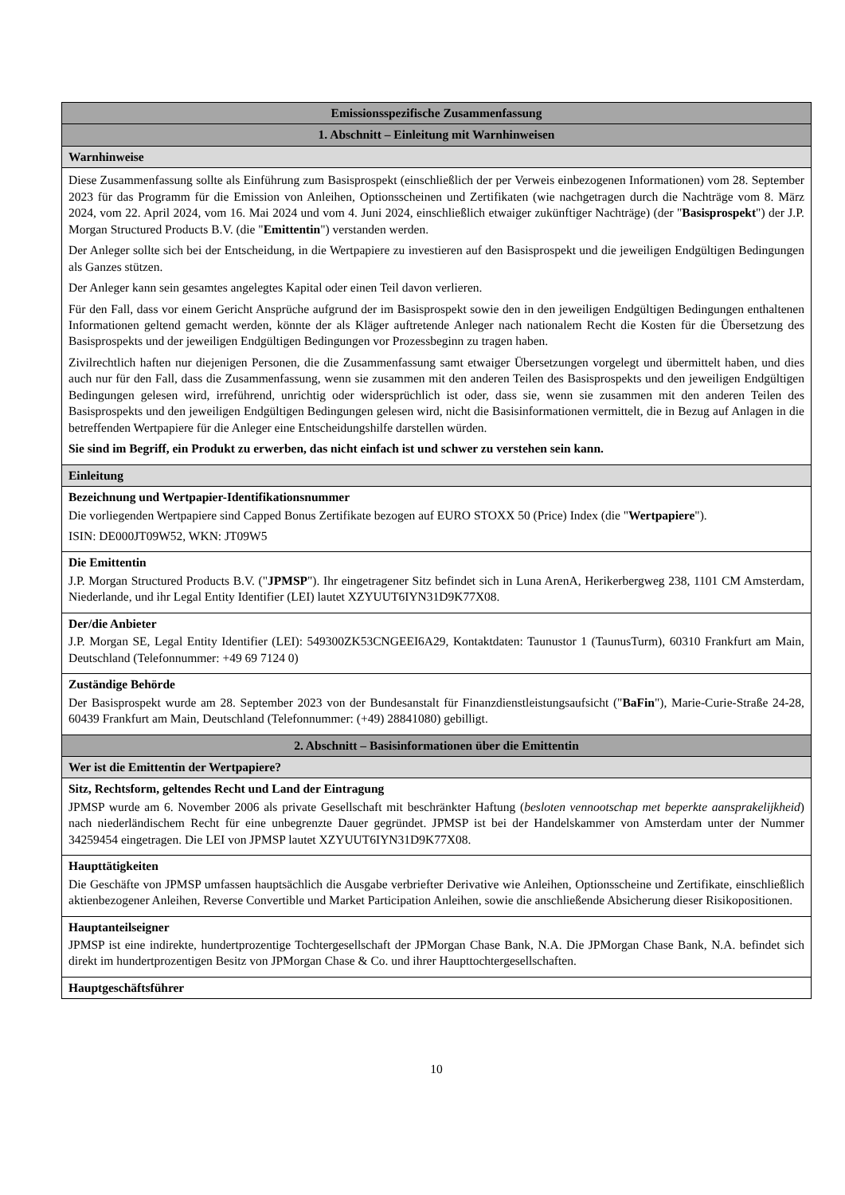| Emissionsspezifische Zusammenfassung |
| 1. Abschnitt – Einleitung mit Warnhinweisen |
| Warnhinweise |
| Diese Zusammenfassung sollte als Einführung zum Basisprospekt (einschließlich der per Verweis einbezogenen Informationen) vom 28. September 2023 für das Programm für die Emission von Anleihen, Optionsscheinen und Zertifikaten (wie nachgetragen durch die Nachträge vom 8. März 2024, vom 22. April 2024, vom 16. Mai 2024 und vom 4. Juni 2024, einschließlich etwaiger zukünftiger Nachträge) (der " Basisprospekt ") der J.P. Morgan Structured Products B.V. (die " Emittentin ") verstanden werden. Der Anleger sollte sich bei der Entscheidung, in die Wertpapiere zu investieren auf den Basisprospekt und die jeweiligen Endgültigen Bedingungen als Ganzes stützen. Der Anleger kann sein gesamtes angelegtes Kapital oder einen Teil davon verlieren. Für den Fall, dass vor einem Gericht Ansprüche aufgrund der im Basisprospekt sowie den in den jeweiligen Endgültigen Bedingungen enthaltenen Informationen geltend gemacht werden, könnte der als Kläger auftretende Anleger nach nationalem Recht die Kosten für die Übersetzung des Basisprospekts und der jeweiligen Endgültigen Bedingungen vor Prozessbeginn zu tragen haben. Zivilrechtlich haften nur diejenigen Personen, die die Zusammenfassung samt etwaiger Übersetzungen vorgelegt und übermittelt haben, und dies auch nur für den Fall, dass die Zusammenfassung, wenn sie zusammen mit den anderen Teilen des Basisprospekts und den jeweiligen Endgültigen Bedingungen gelesen wird, irreführend, unrichtig oder widersprüchlich ist oder, dass sie, wenn sie zusammen mit den anderen Teilen des Basisprospekts und den jeweiligen Endgültigen Bedingungen gelesen wird, nicht die Basisinformationen vermittelt, die in Bezug auf Anlagen in die betreffenden Wertpapiere für die Anleger eine Entscheidungshilfe darstellen würden. Sie sind im Begriff, ein Produkt zu erwerben, das nicht einfach ist und schwer zu verstehen sein kann. |
| Einleitung |
| Bezeichnung und Wertpapier-Identifikationsnummer Die vorliegenden Wertpapiere sind Capped Bonus Zertifikate bezogen auf EURO STOXX 50 (Price) Index (die " Wertpapiere "). ISIN: DE000JT09W52, WKN: JT09W5 |
| Die Emittentin J.P. Morgan Structured Products B.V. (" JPMSP "). Ihr eingetragener Sitz befindet sich in Luna ArenA, Herikerbergweg 238, 1101 CM Amsterdam, Niederlande, und ihr Legal Entity Identifier (LEI) lautet XZYUUT6IYN31D9K77X08. |
| Der/die Anbieter J.P. Morgan SE, Legal Entity Identifier (LEI): 549300ZK53CNGEEI6A29, Kontaktdaten: Taunustor 1 (TaunusTurm), 60310 Frankfurt am Main, Deutschland (Telefonnummer: +49 69 7124 0) |
| Zuständige Behörde Der Basisprospekt wurde am 28. September 2023 von der Bundesanstalt für Finanzdienstleistungsaufsicht (" BaFin "), Marie-Curie-Straße 24-28, 60439 Frankfurt am Main, Deutschland (Telefonnummer: (+49) 28841080) gebilligt. |
| 2. Abschnitt – Basisinformationen über die Emittentin |
| Wer ist die Emittentin der Wertpapiere? |
| Sitz, Rechtsform, geltendes Recht und Land der Eintragung JPMSP wurde am 6. November 2006 als private Gesellschaft mit beschränkter Haftung ( besloten vennootschap met beperkte aansprakelijkheid ) nach niederländischem Recht für eine unbegrenzte Dauer gegründet. JPMSP ist bei der Handelskammer von Amsterdam unter der Nummer 34259454 eingetragen. Die LEI von JPMSP lautet XZYUUT6IYN31D9K77X08. |
| Haupttätigkeiten Die Geschäfte von JPMSP umfassen hauptsächlich die Ausgabe verbriefter Derivative wie Anleihen, Optionsscheine und Zertifikate, einschließlich aktienbezogener Anleihen, Reverse Convertible und Market Participation Anleihen, sowie die anschließende Absicherung dieser Risikopositionen. |
| Hauptanteilseigner JPMSP ist eine indirekte, hundertprozentige Tochtergesellschaft der JPMorgan Chase Bank, N.A. Die JPMorgan Chase Bank, N.A. befindet sich direkt im hundertprozentigen Besitz von JPMorgan Chase & Co. und ihrer Haupttochtergesellschaften. |
| Hauptgeschäftsführer |
10